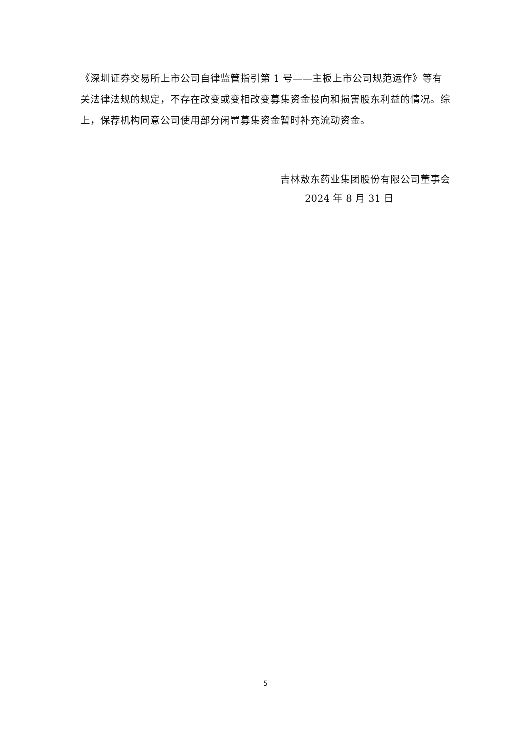《深圳证券交易所上市公司自律监管指引第 1 号——主板上市公司规范运作》等有关法律法规的规定，不存在改变或变相改变募集资金投向和损害股东利益的情况。综上，保荐机构同意公司使用部分闲置募集资金暂时补充流动资金。
吉林敖东药业集团股份有限公司董事会
2024 年 8 月 31 日
5